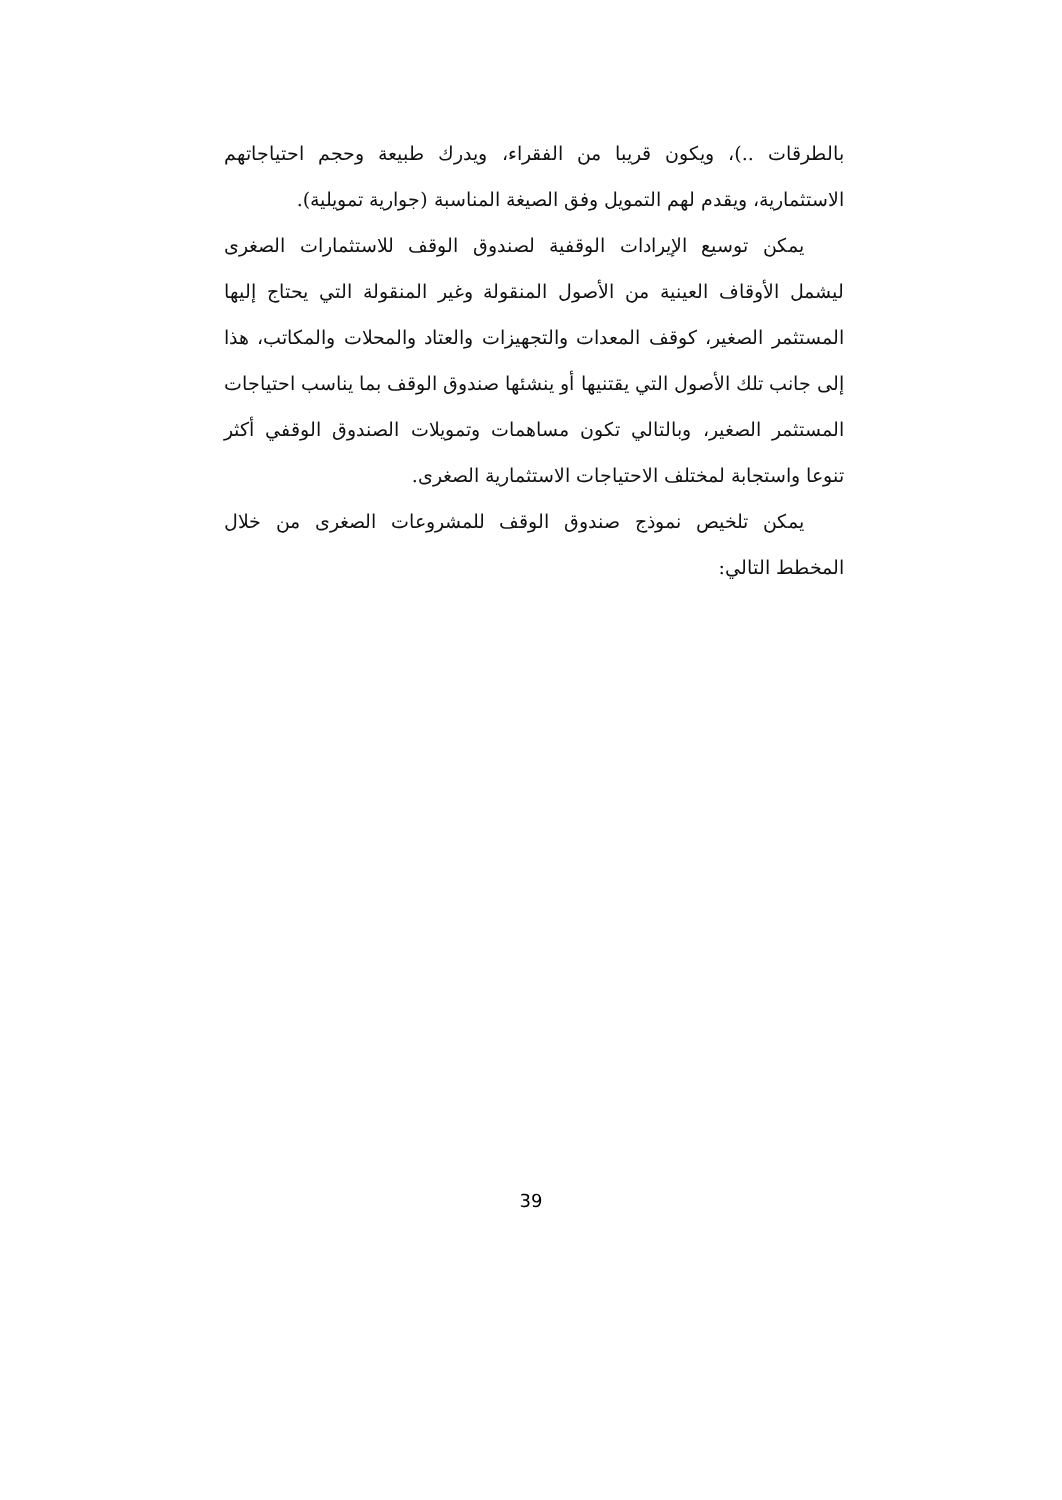بالطرقات ..)، ويكون قريبا من الفقراء، ويدرك طبيعة وحجم احتياجاتهم الاستثمارية، ويقدم لهم التمويل وفق الصيغة المناسبة (جوارية تمويلية).
يمكن توسيع الإيرادات الوقفية لصندوق الوقف للاستثمارات الصغرى ليشمل الأوقاف العينية من الأصول المنقولة وغير المنقولة التي يحتاج إليها المستثمر الصغير، كوقف المعدات والتجهيزات والعتاد والمحلات والمكاتب، هذا إلى جانب تلك الأصول التي يقتنيها أو ينشئها صندوق الوقف بما يناسب احتياجات المستثمر الصغير، وبالتالي تكون مساهمات وتمويلات الصندوق الوقفي أكثر تنوعا واستجابة لمختلف الاحتياجات الاستثمارية الصغرى.
يمكن تلخيص نموذج صندوق الوقف للمشروعات الصغرى من خلال المخطط التالي:
39